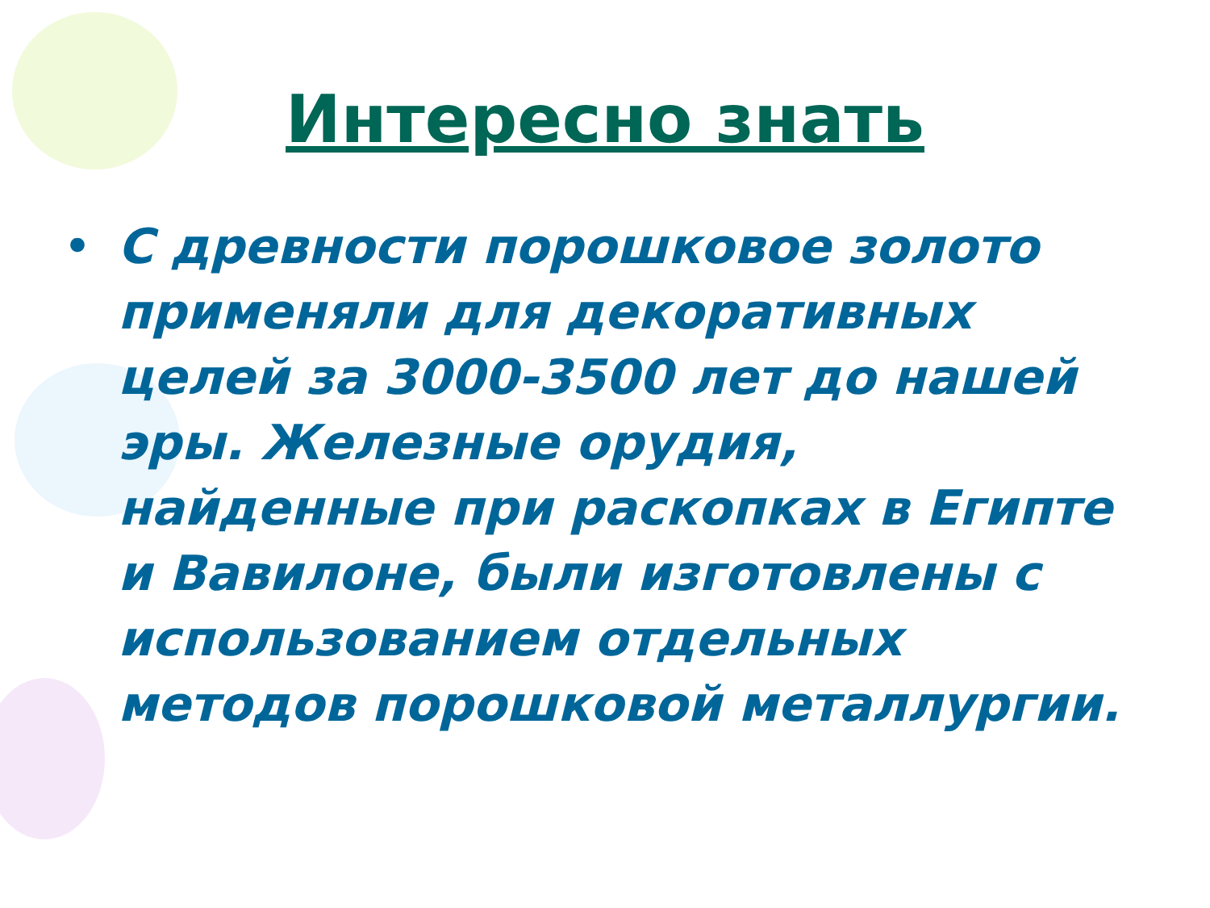Интересно знать
• С древности порошковое золото применяли для декоративных целей за 3000-3500 лет до нашей эры. Железные орудия, найденные при раскопках в Египте и Вавилоне, были изготовлены с использованием отдельных методов порошковой металлургии.